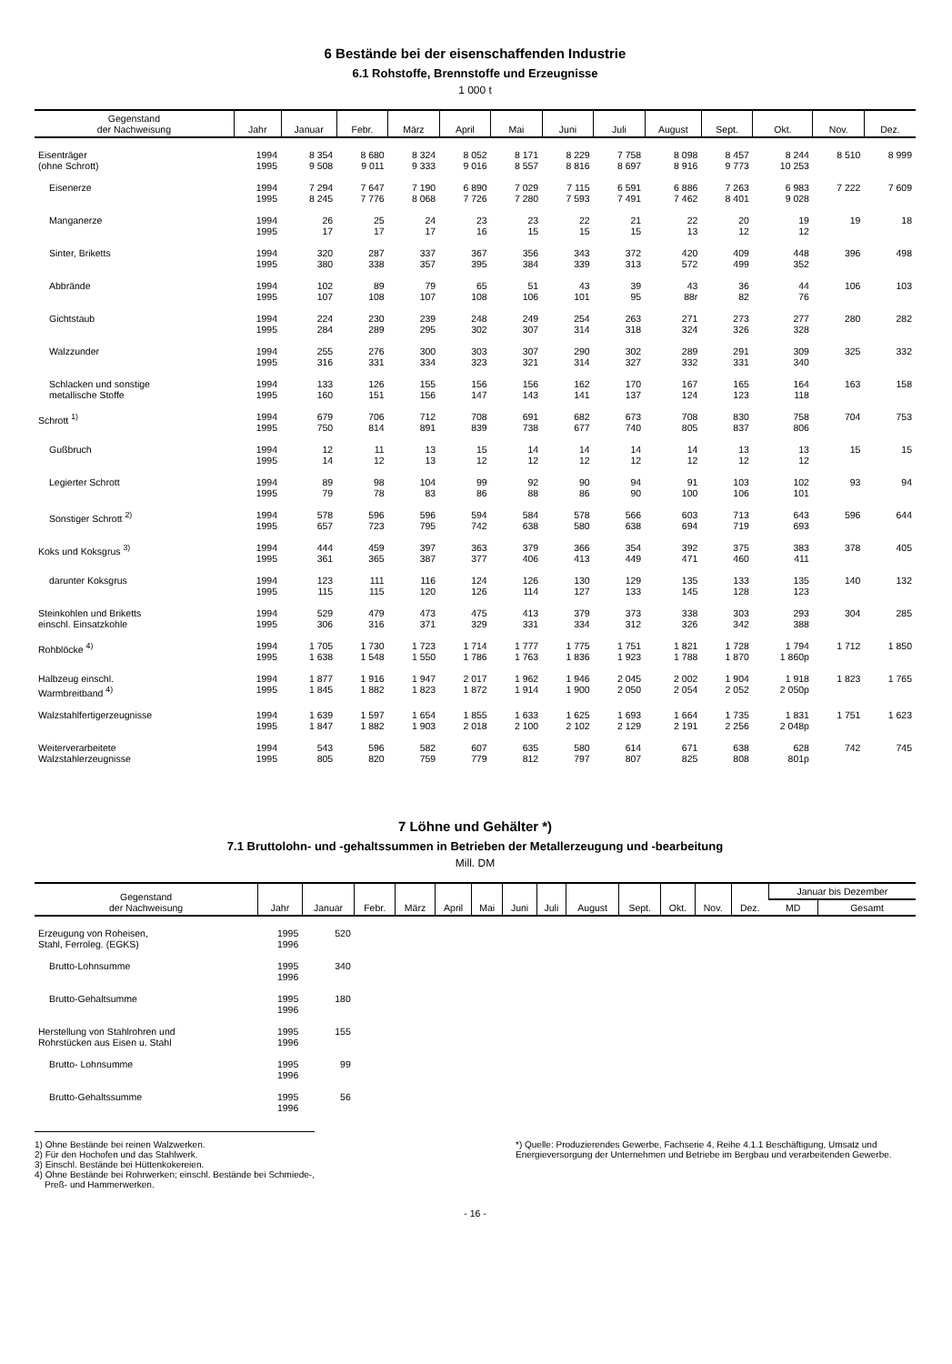6 Bestände bei der eisenschaffenden Industrie
6.1 Rohstoffe, Brennstoffe und Erzeugnisse
1 000 t
| Gegenstand der Nachweisung | Jahr | Januar | Febr. | März | April | Mai | Juni | Juli | August | Sept. | Okt. | Nov. | Dez. |
| --- | --- | --- | --- | --- | --- | --- | --- | --- | --- | --- | --- | --- | --- |
| Eisenträger (ohne Schrott) | 1994 1995 | 8 354 9 508 | 8 680 9 011 | 8 324 9 333 | 8 052 9 016 | 8 171 8 557 | 8 229 8 816 | 7 758 8 697 | 8 098 8 916 | 8 457 9 773 | 8 244 10 253 | 8 510 | 8 999 |
| Eisenerze | 1994 1995 | 7 294 8 245 | 7 647 7 776 | 7 190 8 068 | 6 890 7 726 | 7 029 7 280 | 7 115 7 593 | 6 591 7 491 | 6 886 7 462 | 7 263 8 401 | 6 983 9 028 | 7 222 | 7 609 |
| Manganerze | 1994 1995 | 26 17 | 25 17 | 24 17 | 23 16 | 23 15 | 22 15 | 21 15 | 22 13 | 20 12 | 19 12 | 19 | 18 |
| Sinter, Briketts | 1994 1995 | 320 380 | 287 338 | 337 357 | 367 395 | 356 384 | 343 339 | 372 313 | 420 572 | 409 499 | 448 352 | 396 | 498 |
| Abbrände | 1994 1995 | 102 107 | 89 108 | 79 107 | 65 108 | 51 106 | 43 101 | 39 95 | 43 88r | 36 82 | 44 76 | 106 | 103 |
| Gichtstaub | 1994 1995 | 224 284 | 230 289 | 239 295 | 248 302 | 249 307 | 254 314 | 263 318 | 271 324 | 273 326 | 277 328 | 280 | 282 |
| Walzzunder | 1994 1995 | 255 316 | 276 331 | 300 334 | 303 323 | 307 321 | 290 314 | 302 327 | 289 332 | 291 331 | 309 340 | 325 | 332 |
| Schlacken und sonstige metallische Stoffe | 1994 1995 | 133 160 | 126 151 | 155 156 | 156 147 | 156 143 | 162 141 | 170 137 | 167 124 | 165 123 | 164 118 | 163 | 158 |
| Schrott <sup>1)</sup> | 1994 1995 | 679 750 | 706 814 | 712 891 | 708 839 | 691 738 | 682 677 | 673 740 | 708 805 | 830 837 | 758 806 | 704 | 753 |
| Gußbruch | 1994 1995 | 12 14 | 11 12 | 13 13 | 15 12 | 14 12 | 14 12 | 14 12 | 14 12 | 13 12 | 13 12 | 15 | 15 |
| Legierter Schrott | 1994 1995 | 89 79 | 98 78 | 104 83 | 99 86 | 92 88 | 90 86 | 94 90 | 91 100 | 103 106 | 102 101 | 93 | 94 |
| Sonstiger Schrott <sup>2)</sup> | 1994 1995 | 578 657 | 596 723 | 596 795 | 594 742 | 584 638 | 578 580 | 566 638 | 603 694 | 713 719 | 643 693 | 596 | 644 |
| Koks und Koksgrus <sup>3)</sup> | 1994 1995 | 444 361 | 459 365 | 397 387 | 363 377 | 379 406 | 366 413 | 354 449 | 392 471 | 375 460 | 383 411 | 378 | 405 |
| darunter Koksgrus | 1994 1995 | 123 115 | 111 115 | 116 120 | 124 126 | 126 114 | 130 127 | 129 133 | 135 145 | 133 128 | 135 123 | 140 | 132 |
| Steinkohlen und Briketts einschl. Einsatzkohle | 1994 1995 | 529 306 | 479 316 | 473 371 | 475 329 | 413 331 | 379 334 | 373 312 | 338 326 | 303 342 | 293 388 | 304 | 285 |
| Rohblöcke <sup>4)</sup> | 1994 1995 | 1 705 1 638 | 1 730 1 548 | 1 723 1 550 | 1 714 1 786 | 1 777 1 763 | 1 775 1 836 | 1 751 1 923 | 1 821 1 788 | 1 728 1 870 | 1 794 1 860p | 1 712 | 1 850 |
| Halbzeug einschl. Warmbreitband <sup>4)</sup> | 1994 1995 | 1 877 1 845 | 1 916 1 882 | 1 947 1 823 | 2 017 1 872 | 1 962 1 914 | 1 946 1 900 | 2 045 2 050 | 2 002 2 054 | 1 904 2 052 | 1 918 2 050p | 1 823 | 1 765 |
| Walzstahlfertigerzeugnisse | 1994 1995 | 1 639 1 847 | 1 597 1 882 | 1 654 1 903 | 1 855 2 018 | 1 633 2 100 | 1 625 2 102 | 1 693 2 129 | 1 664 2 191 | 1 735 2 256 | 1 831 2 048p | 1 751 | 1 623 |
| Weiterverarbeitete Walzstahlerzeugnisse | 1994 1995 | 543 805 | 596 820 | 582 759 | 607 779 | 635 812 | 580 797 | 614 807 | 671 825 | 638 808 | 628 801p | 742 | 745 |
7 Löhne und Gehälter *)
7.1 Bruttolohn- und -gehaltssummen in Betrieben der Metallerzeugung und -bearbeitung
Mill. DM
| Gegenstand der Nachweisung | Jahr | Januar | Febr. | März | April | Mai | Juni | Juli | August | Sept. | Okt. | Nov. | Dez. | Januar bis Dezember | |
| --- | --- | --- | --- | --- | --- | --- | --- | --- | --- | --- | --- | --- | --- | --- | --- |
| | | | | | | | | | | | | | | MD | Gesamt |
| Erzeugung von Roheisen, Stahl, Ferroleg. (EGKS) | 1995 1996 | 520 | | | | | | | | | | | | | |
| Brutto-Lohnsumme | 1995 1996 | 340 | | | | | | | | | | | | | |
| Brutto-Gehaltsumme | 1995 1996 | 180 | | | | | | | | | | | | | |
| Herstellung von Stahlrohren und Rohrstücken aus Eisen u. Stahl | 1995 1996 | 155 | | | | | | | | | | | | | |
| Brutto- Lohnsumme | 1995 1996 | 99 | | | | | | | | | | | | | |
| Brutto-Gehaltssumme | 1995 1996 | 56 | | | | | | | | | | | | | |
1) Ohne Bestände bei reinen Walzwerken.
2) Für den Hochofen und das Stahlwerk.
3) Einschl. Bestände bei Hüttenkokereien.
4) Ohne Bestände bei Rohrwerken; einschl. Bestände bei Schmiede-,
Preß- und Hammerwerken.
*) Quelle: Produzierendes Gewerbe, Fachserie 4, Reihe 4.1.1 Beschäftigung, Umsatz und Energieversorgung der Unternehmen und Betriebe im Bergbau und verarbeitenden Gewerbe.
- 16 -